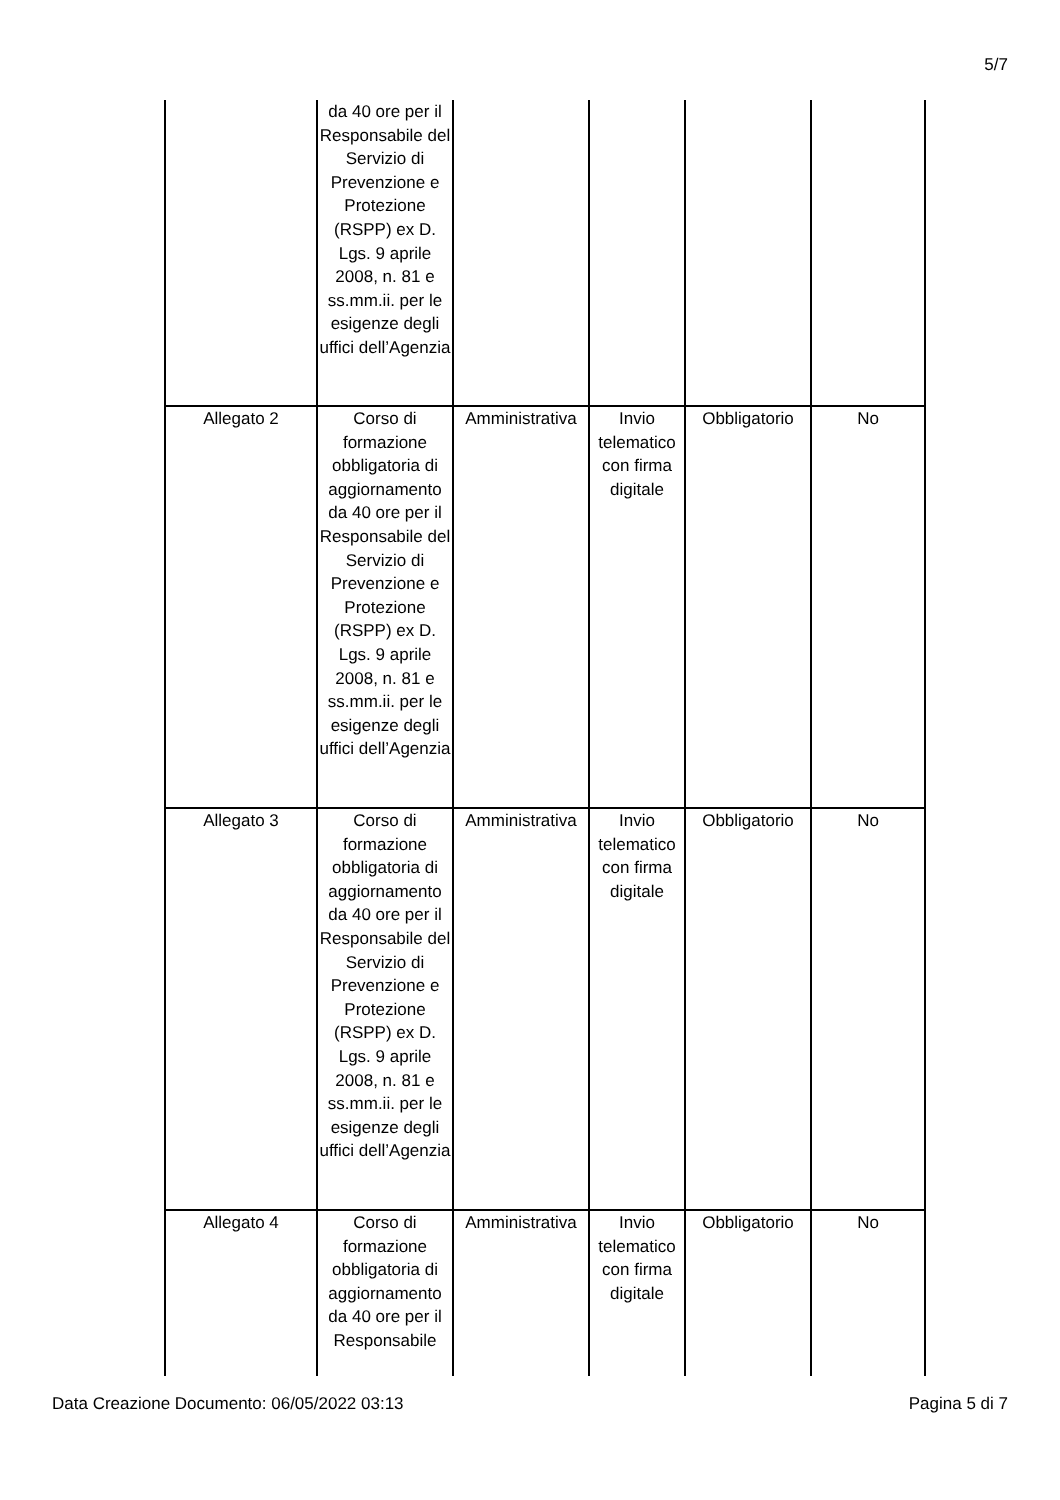5/7
| | da 40 ore per il Responsabile del Servizio di Prevenzione e Protezione (RSPP) ex D. Lgs. 9 aprile 2008, n. 81 e ss.mm.ii. per le esigenze degli uffici dell’Agenzia | | | | |
| Allegato 2 | Corso di formazione obbligatoria di aggiornamento da 40 ore per il Responsabile del Servizio di Prevenzione e Protezione (RSPP) ex D. Lgs. 9 aprile 2008, n. 81 e ss.mm.ii. per le esigenze degli uffici dell’Agenzia | Amministrativa | Invio telematico con firma digitale | Obbligatorio | No |
| Allegato 3 | Corso di formazione obbligatoria di aggiornamento da 40 ore per il Responsabile del Servizio di Prevenzione e Protezione (RSPP) ex D. Lgs. 9 aprile 2008, n. 81 e ss.mm.ii. per le esigenze degli uffici dell’Agenzia | Amministrativa | Invio telematico con firma digitale | Obbligatorio | No |
| Allegato 4 | Corso di formazione obbligatoria di aggiornamento da 40 ore per il Responsabile | Amministrativa | Invio telematico con firma digitale | Obbligatorio | No |
Data Creazione Documento: 06/05/2022 03:13 Pagina 5 di 7